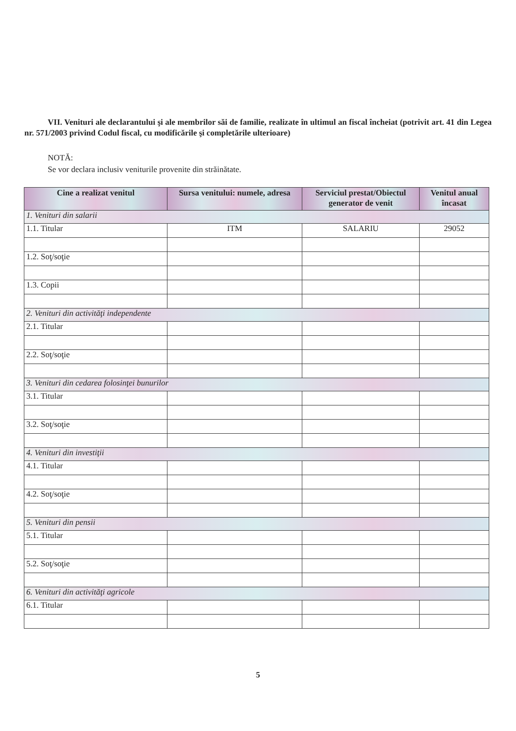VII. Venituri ale declarantului şi ale membrilor săi de familie, realizate în ultimul an fiscal încheiat (potrivit art. 41 din Legea nr. 571/2003 privind Codul fiscal, cu modificările şi completările ulterioare)
NOTĂ:
Se vor declara inclusiv veniturile provenite din străinătate.
| Cine a realizat venitul | Sursa venitului: numele, adresa | Serviciul prestat/Obiectul generator de venit | Venitul anual încasat |
| --- | --- | --- | --- |
| 1. Venituri din salarii | | | |
| 1.1. Titular | ITM | SALARIU | 29052 |
| 1.2. Soţ/soţie | | | |
| 1.3. Copii | | | |
| 2. Venituri din activităţi independente | | | |
| 2.1. Titular | | | |
| 2.2. Soţ/soţie | | | |
| 3. Venituri din cedarea folosinţei bunurilor | | | |
| 3.1. Titular | | | |
| 3.2. Soţ/soţie | | | |
| 4. Venituri din investiţii | | | |
| 4.1. Titular | | | |
| 4.2. Soţ/soţie | | | |
| 5. Venituri din pensii | | | |
| 5.1. Titular | | | |
| 5.2. Soţ/soţie | | | |
| 6. Venituri din activităţi agricole | | | |
| 6.1. Titular | | | |
5